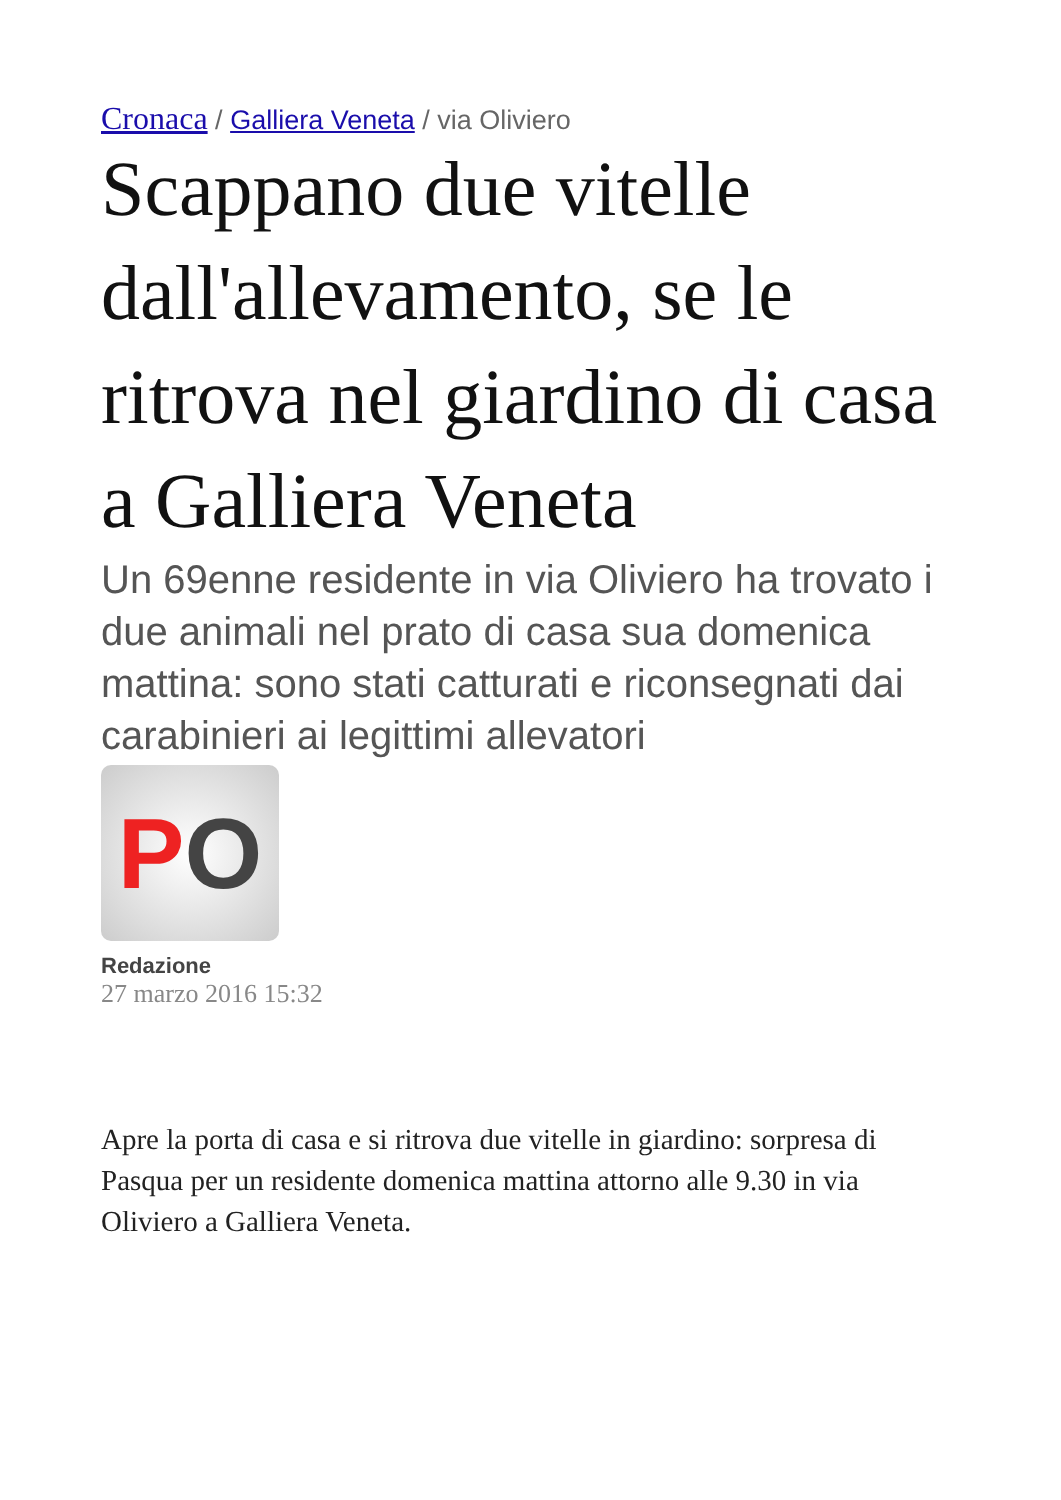Cronaca / Galliera Veneta / via Oliviero
Scappano due vitelle dall'allevamento, se le ritrova nel giardino di casa a Galliera Veneta
Un 69enne residente in via Oliviero ha trovato i due animali nel prato di casa sua domenica mattina: sono stati catturati e riconsegnati dai carabinieri ai legittimi allevatori
P O
Redazione
27 marzo 2016 15:32
Apre la porta di casa e si ritrova due vitelle in giardino: sorpresa di Pasqua per un residente domenica mattina attorno alle 9.30 in via Oliviero a Galliera Veneta.